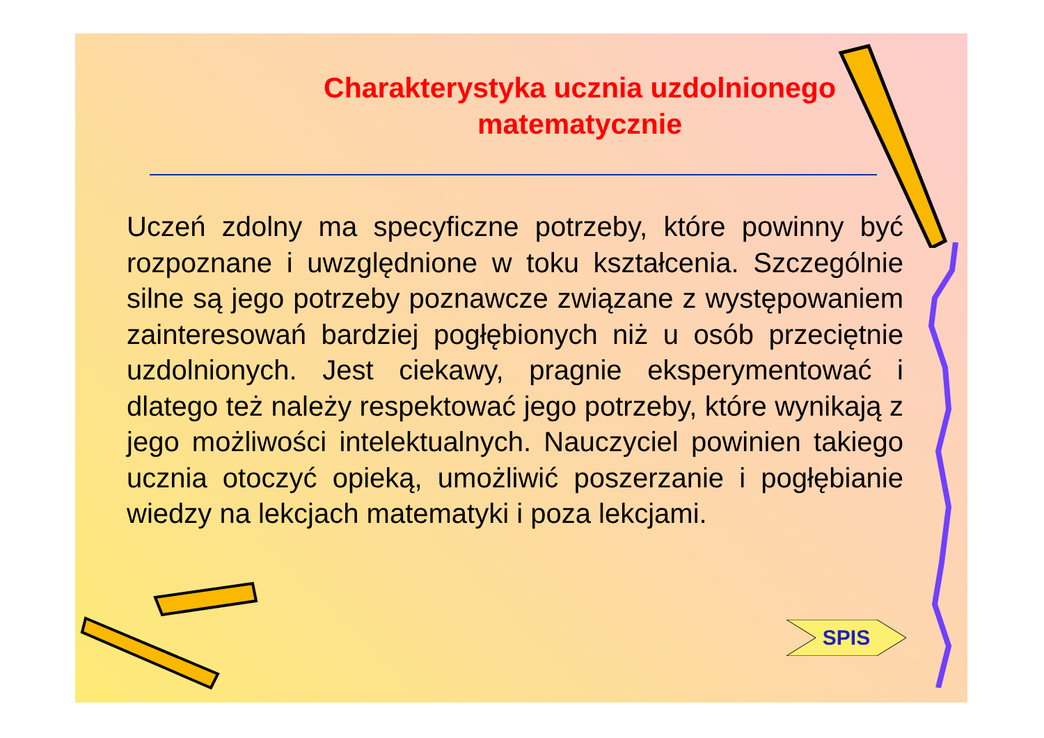Charakterystyka ucznia uzdolnionego
matematycznie
Uczeń zdolny ma specyficzne potrzeby, które powinny być rozpoznane i uwzględnione w toku kształcenia. Szczególnie silne są jego potrzeby poznawcze związane z występowaniem zainteresowań bardziej pogłębionych niż u osób przeciętnie uzdolnionych. Jest ciekawy, pragnie eksperymentować i dlatego też należy respektować jego potrzeby, które wynikają z jego możliwości intelektualnych. Nauczyciel powinien takiego ucznia otoczyć opieką, umożliwić poszerzanie i pogłębianie wiedzy na lekcjach matematyki i poza lekcjami.
SPIS